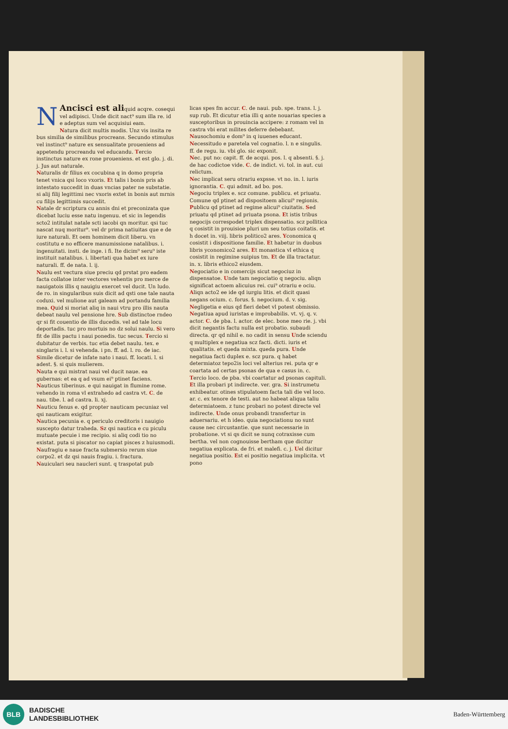NAncisci est aliquid acqre. cosequi vel adipisci. Unde dicit nact⁹ sum illa re. id e adeptus sum vel acquisiui eam.
Natura dicit multis modis. Unz vis insita re bus similia de similibus procreans. Secundo stimulus vel instinct⁹ nature ex sensualitate proueniens ad appetendu procreandu vel educandu. Tercio instinctus nature ex rone proueniens. et est glo. j. di. j. Jus aut naturale.
Naturalis dr filius ex cocubina q in domo propria tenet vnica qsi loco vxoris. Et talis i bonis pris ab intestato succedit in duas vncias pater ne substatie. si alij filij legittimi nec vxoris extet in bonis aut mrnis cu filijs legittimis succedit.
Natale dr scriptura cu annis dni et preconizata que dicebat luciu esse natu ingenuu. et sic in legendis scto2 intitulat natale scti iacobi qn moritur. qsi tuc nascat nuq moritur⁹. vel dr prima natiuitas que e de iure naturali. Et oem hominem dicit liberu. vn costitutu e no efficere manumissione natalibus. i. ingenuitati. insti. de inge. i fi. Ite dicim⁹ seru⁹ iste instituit natalibus. i. libertati qua habet ex iure naturali. ff. de nata. l. ij.
Naulu est vectura siue preciu qd prstat pro eadem facta collatoe inter vectores vehentis pro merce de nauigatois illis q nauigiu exercet vel ducit. Un ludo. de ro. in singularibus suis dicit ad qsti one tale nauta coduxi. vel mulione aut galeam ad portandu familia mea. Quid si moriat aliq in naui vtru pro illis nauta debeat naulu vel pensione hre. Sub distinctoe rndeo qr si fit couentio de illis ducedis. vel ad tale locu deportadis. tuc pro mortuis no dz solui naulu. Si vero fit de illis pactu i naui ponedis. tuc secus. Tercio si dubitatur de verbis. tuc etia debet naulu. tex. e singlaris i. l. si vehenda. i pn. ff. ad. l. ro. de iac. Simile dicetur de infate nato i naui. ff. locati. l. si adest. §. si quis mulierem.
Nauta e qui mistrat naui vel ducit naue. ea gubernas: et ea q ad vsum ei⁹ ptinet faciens.
Nauticus tiberinus. e qui nauigat in flumine rome. vehendo in roma vl extrahedo ad castra vt. C. de nau. tibe. l. ad castra. li. xj.
Nauticu fenus e. qd propter nauticam pecuniaz vel qsi nauticam exigitur.
Nautica pecunia e. q periculo creditoris i nauigio suscepto datur trahedа. Sz qsi nautica e cu piculu mutuate pecuie i me recipio. si aliq codi tio no existat. puta si piscator no capiat pisces z huiusmodi.
Naufragiu e naue fracta submersio rerum siue corpo2. et dz qsi nauis fragiu. i. fractura.
Nauiculari seu naucleri sunt. q traspotat pub
licas spes fm accur. C. de naui. pub. spe. trans. l. j. sup rub. Et dicutur etia illi q ante nouarias species a susceptoribus in prouincia accipere: z romam vel in castra vbi erat milites deferre debebant.
Nausochomiu e dom⁹ in q iuuenes educant.
Necessitudo e paretela vel cognatio. l. n e singulis. ff. de regu. iu. vbi glo. sic exponit.
Nec. put no: capit. ff. de acqui. pos. l. q absenti. §. j. de hac codictoe vide. C. de indict. vi. tol. in aut. cui relictum.
Nec implicat seru otrariu expsse. vt no. in. l. iuris ignorantia. C. qui admit. ad bo. pos.
Negociu triplex e. scz comune. publicu. et priuatu. Comune qd ptinet ad dispositoem alicui⁹ regionis. Publicu qd ptinet ad regime alicui⁹ ciuitatis. Sed priuatu qd ptinet ad priuata psona. Et istis tribus negocijs correspodet triplex dispensatio. scz pollitica q cosistit in prouisioe pluri um seu totius coitatis. et h docet in. viij. libris politico2 ares. Yconomica q cosistit i dispositione familie. Et habetur in duobus libris yconomico2 ares. Et monastica vl ethica q cosistit in regimine suipius tm. Et de illa tractatur. in. x. libris ethico2 eiusdem.
Negociatio e in comercijs sicut negociuz in dispensatoe. Unde tam negociatio q negociu. aliqn significat actoem alicuius rei. cui⁹ otrariu e ociu. Aliqn acto2 ee ide qd iurgiu litis. et dicit quasi negans ocium. c. forus. §. negocium. d. v. sig.
Negligetia e eius qd fieri debet vl potest obmissio.
Negatiua apud iuristas e improbabilis. vt. vj. q. v. actor. C. de pba. l. actor. de elec. bone meo rie. j. vbi dicit negantis factu nulla est probatio. subaudi directa. qr qd nihil e. no cadit in sensu Unde sciendu q multiplex e negatiua scz facti. dicti. iuris et qualitatis. et queda mixta. queda pura. Unde negatiua facti duplex e. scz pura. q habet determiatoz tepo2is loci vel alterius rei. puta qr e coartata ad certas psonas de qua e casus in. c. Tercio loco. de pba. vbi coartatur ad psonas capituli. Et illa probari pt indirecte. ver. gra. Si instrumetu exhibeatur. otines stipulatoem facta tali die vel loco. ar. c. ex tenore de testi. aut no habeat aliqua taliu determiatoem. z tunc probari no potest directe vel indirecte. Unde onus probandi transfertur in aduersariu. et h ideo. quia negociationu no sunt cause nec circustantie. que sunt necessarie in probatione. vt si qs dicit se nunq cotraxisse cum bertha. vel non cognouisse bertham que dicitur negatiua explicata. de fri. et malefi. c. j. Uel dicitur negatiua positio. Est ei positio negatiua implicita. vt pono
BLB
BADISCHE
LANDESBIBLIOTHEK
Baden-Württemberg